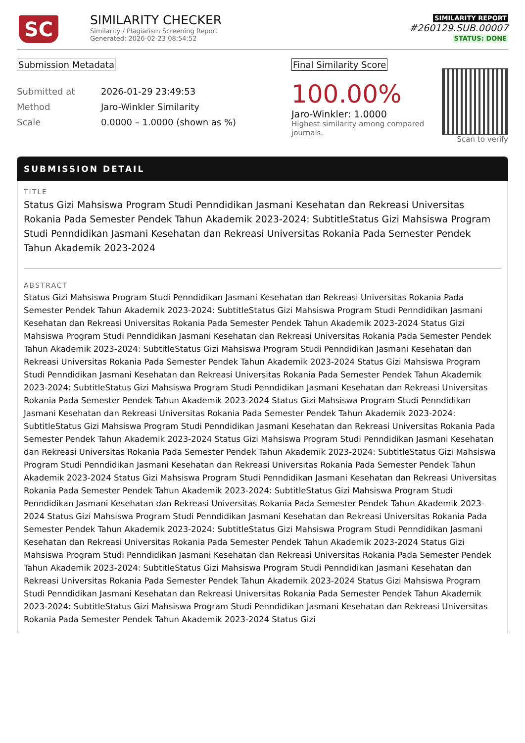SC
SIMILARITY CHECKER
Similarity / Plagiarism Screening Report
Generated: 2026-02-23 08:54:52
SIMILARITY REPORT
#260129.SUB.00007
STATUS: DONE
Submission Metadata
| Submitted at | 2026-01-29 23:49:53 |
| Method | Jaro-Winkler Similarity |
| Scale | 0.0000 – 1.0000 (shown as %) |
Final Similarity Score
100.00%
Jaro-Winkler: 1.0000
Highest similarity among compared journals.
Scan to verify
SUBMISSION DETAIL
TITLE
Status Gizi Mahsiswa Program Studi Penndidikan Jasmani Kesehatan dan Rekreasi Universitas Rokania Pada Semester Pendek Tahun Akademik 2023-2024: SubtitleStatus Gizi Mahsiswa Program Studi Penndidikan Jasmani Kesehatan dan Rekreasi Universitas Rokania Pada Semester Pendek Tahun Akademik 2023-2024
ABSTRACT
Status Gizi Mahsiswa Program Studi Penndidikan Jasmani Kesehatan dan Rekreasi Universitas Rokania Pada Semester Pendek Tahun Akademik 2023-2024: SubtitleStatus Gizi Mahsiswa Program Studi Penndidikan Jasmani Kesehatan dan Rekreasi Universitas Rokania Pada Semester Pendek Tahun Akademik 2023-2024 Status Gizi Mahsiswa Program Studi Penndidikan Jasmani Kesehatan dan Rekreasi Universitas Rokania Pada Semester Pendek Tahun Akademik 2023-2024: SubtitleStatus Gizi Mahsiswa Program Studi Penndidikan Jasmani Kesehatan dan Rekreasi Universitas Rokania Pada Semester Pendek Tahun Akademik 2023-2024 Status Gizi Mahsiswa Program Studi Penndidikan Jasmani Kesehatan dan Rekreasi Universitas Rokania Pada Semester Pendek Tahun Akademik 2023-2024: SubtitleStatus Gizi Mahsiswa Program Studi Penndidikan Jasmani Kesehatan dan Rekreasi Universitas Rokania Pada Semester Pendek Tahun Akademik 2023-2024 Status Gizi Mahsiswa Program Studi Penndidikan Jasmani Kesehatan dan Rekreasi Universitas Rokania Pada Semester Pendek Tahun Akademik 2023-2024: SubtitleStatus Gizi Mahsiswa Program Studi Penndidikan Jasmani Kesehatan dan Rekreasi Universitas Rokania Pada Semester Pendek Tahun Akademik 2023-2024 Status Gizi Mahsiswa Program Studi Penndidikan Jasmani Kesehatan dan Rekreasi Universitas Rokania Pada Semester Pendek Tahun Akademik 2023-2024: SubtitleStatus Gizi Mahsiswa Program Studi Penndidikan Jasmani Kesehatan dan Rekreasi Universitas Rokania Pada Semester Pendek Tahun Akademik 2023-2024 Status Gizi Mahsiswa Program Studi Penndidikan Jasmani Kesehatan dan Rekreasi Universitas Rokania Pada Semester Pendek Tahun Akademik 2023-2024: SubtitleStatus Gizi Mahsiswa Program Studi Penndidikan Jasmani Kesehatan dan Rekreasi Universitas Rokania Pada Semester Pendek Tahun Akademik 2023-2024 Status Gizi Mahsiswa Program Studi Penndidikan Jasmani Kesehatan dan Rekreasi Universitas Rokania Pada Semester Pendek Tahun Akademik 2023-2024: SubtitleStatus Gizi Mahsiswa Program Studi Penndidikan Jasmani Kesehatan dan Rekreasi Universitas Rokania Pada Semester Pendek Tahun Akademik 2023-2024 Status Gizi Mahsiswa Program Studi Penndidikan Jasmani Kesehatan dan Rekreasi Universitas Rokania Pada Semester Pendek Tahun Akademik 2023-2024: SubtitleStatus Gizi Mahsiswa Program Studi Penndidikan Jasmani Kesehatan dan Rekreasi Universitas Rokania Pada Semester Pendek Tahun Akademik 2023-2024 Status Gizi Mahsiswa Program Studi Penndidikan Jasmani Kesehatan dan Rekreasi Universitas Rokania Pada Semester Pendek Tahun Akademik 2023-2024: SubtitleStatus Gizi Mahsiswa Program Studi Penndidikan Jasmani Kesehatan dan Rekreasi Universitas Rokania Pada Semester Pendek Tahun Akademik 2023-2024 Status Gizi